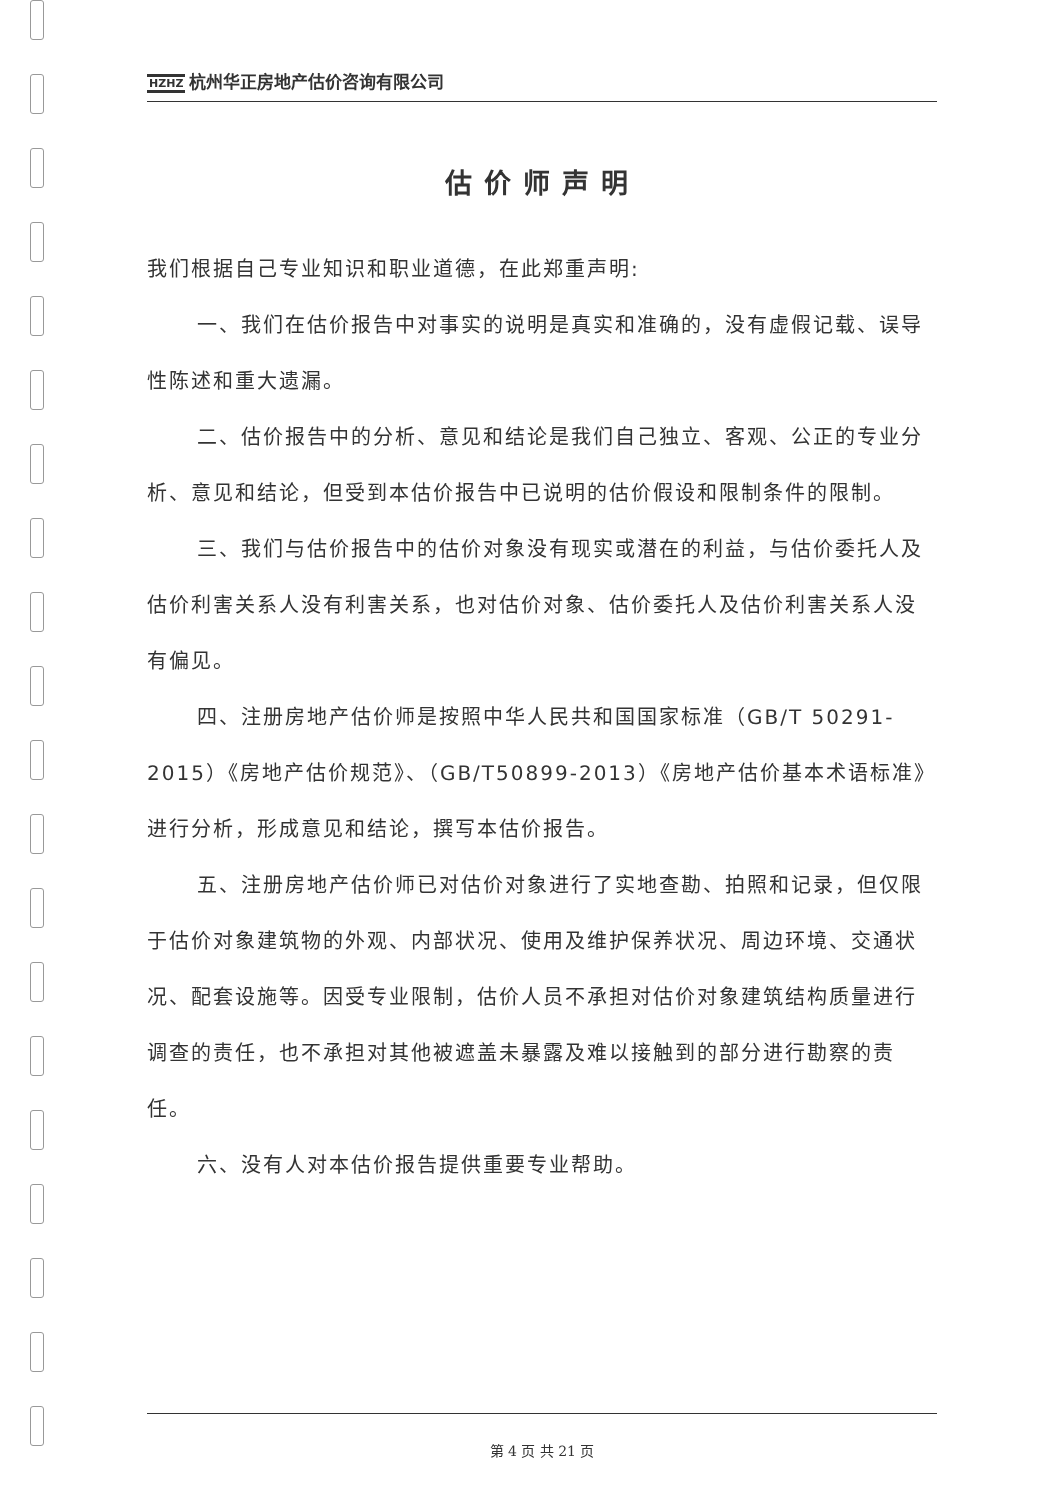HZHZ 杭州华正房地产估价咨询有限公司
估价师声明
我们根据自己专业知识和职业道德，在此郑重声明:
一、我们在估价报告中对事实的说明是真实和准确的，没有虚假记载、误导性陈述和重大遗漏。
二、估价报告中的分析、意见和结论是我们自己独立、客观、公正的专业分析、意见和结论，但受到本估价报告中已说明的估价假设和限制条件的限制。
三、我们与估价报告中的估价对象没有现实或潜在的利益，与估价委托人及估价利害关系人没有利害关系，也对估价对象、估价委托人及估价利害关系人没有偏见。
四、注册房地产估价师是按照中华人民共和国国家标准（GB/T 50291-2015）《房地产估价规范》、（GB/T50899-2013）《房地产估价基本术语标准》进行分析，形成意见和结论，撰写本估价报告。
五、注册房地产估价师已对估价对象进行了实地查勘、拍照和记录，但仅限于估价对象建筑物的外观、内部状况、使用及维护保养状况、周边环境、交通状况、配套设施等。因受专业限制，估价人员不承担对估价对象建筑结构质量进行调查的责任，也不承担对其他被遮盖未暴露及难以接触到的部分进行勘察的责任。
六、没有人对本估价报告提供重要专业帮助。
第 4 页 共 21 页